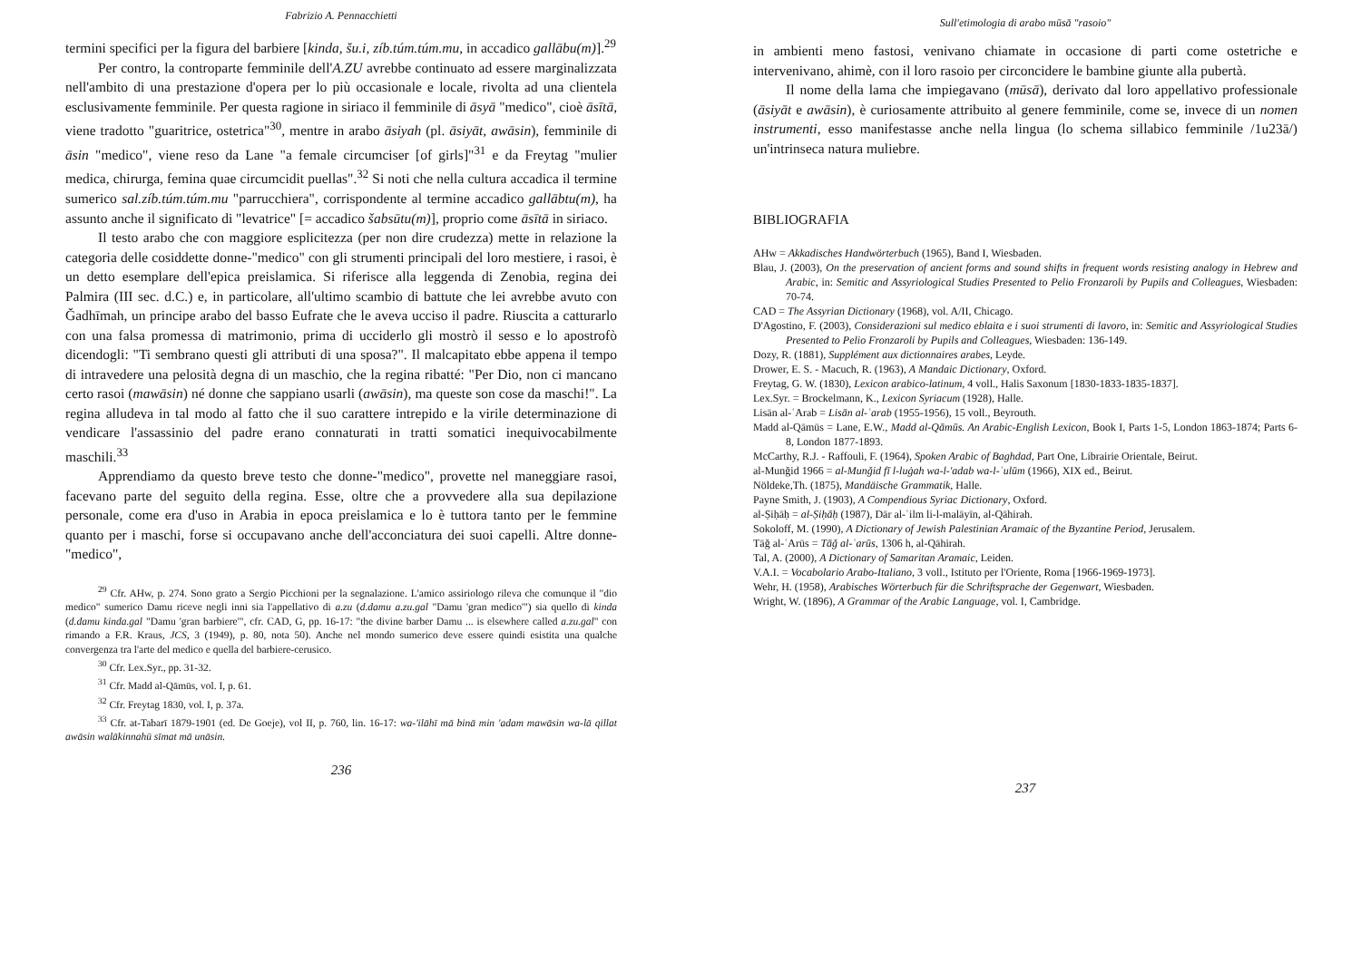Fabrizio A. Pennacchietti
termini specifici per la figura del barbiere [kinda, šu.i, zíb.túm.túm.mu, in accadico gallābu(m)].<sup>29</sup>
Per contro, la controparte femminile dell'A.ZU avrebbe continuato ad essere marginalizzata nell'ambito di una prestazione d'opera per lo più occasionale e locale, rivolta ad una clientela esclusivamente femminile. Per questa ragione in siriaco il femminile di āsyā "medico", cioè āsītā, viene tradotto "guaritrice, ostetrica"<sup>30</sup>, mentre in arabo āsiyah (pl. āsiyāt, awāsin), femminile di āsin "medico", viene reso da Lane "a female circumciser [of girls]"<sup>31</sup> e da Freytag "mulier medica, chirurga, femina quae circumcidit puellas".<sup>32</sup> Si noti che nella cultura accadica il termine sumerico sal.zíb.túm.túm.mu "parrucchiera", corrispondente al termine accadico gallābtu(m), ha assunto anche il significato di "levatrice" [= accadico šabsūtu(m)], proprio come āsītā in siriaco.
Il testo arabo che con maggiore esplicitezza (per non dire crudezza) mette in relazione la categoria delle cosiddette donne-"medico" con gli strumenti principali del loro mestiere, i rasoi, è un detto esemplare dell'epica preislamica. Si riferisce alla leggenda di Zenobia, regina dei Palmira (III sec. d.C.) e, in particolare, all'ultimo scambio di battute che lei avrebbe avuto con Ǧadhīmah, un principe arabo del basso Eufrate che le aveva ucciso il padre. Riuscita a catturarlo con una falsa promessa di matrimonio, prima di ucciderlo gli mostrò il sesso e lo apostrofò dicendogli: "Ti sembrano questi gli attributi di una sposa?". Il malcapitato ebbe appena il tempo di intravedere una pelosità degna di un maschio, che la regina ribatté: "Per Dio, non ci mancano certo rasoi (mawāsin) né donne che sappiano usarli (awāsin), ma queste son cose da maschi!". La regina alludeva in tal modo al fatto che il suo carattere intrepido e la virile determinazione di vendicare l'assassinio del padre erano connaturati in tratti somatici inequivocabilmente maschili.<sup>33</sup>
Apprendiamo da questo breve testo che donne-"medico", provette nel maneggiare rasoi, facevano parte del seguito della regina. Esse, oltre che a provvedere alla sua depilazione personale, come era d'uso in Arabia in epoca preislamica e lo è tuttora tanto per le femmine quanto per i maschi, forse si occupavano anche dell'acconciatura dei suoi capelli. Altre donne-"medico",
<sup>29</sup> Cfr. AHw, p. 274. Sono grato a Sergio Picchioni per la segnalazione. L'amico assiriologo rileva che comunque il "dio medico" sumerico Damu riceve negli inni sia l'appellativo di a.zu (d.damu a.zu.gal "Damu 'gran medico'") sia quello di kinda (d.damu kinda.gal "Damu 'gran barbiere'", cfr. CAD, G, pp. 16-17: "the divine barber Damu ... is elsewhere called a.zu.gal" con rimando a F.R. Kraus, JCS, 3 (1949), p. 80, nota 50). Anche nel mondo sumerico deve essere quindi esistita una qualche convergenza tra l'arte del medico e quella del barbiere-cerusico.
<sup>30</sup> Cfr. Lex.Syr., pp. 31-32.
<sup>31</sup> Cfr. Madd al-Qāmūs, vol. I, p. 61.
<sup>32</sup> Cfr. Freytag 1830, vol. I, p. 37a.
<sup>33</sup> Cfr. at-Tabarī 1879-1901 (ed. De Goeje), vol II, p. 760, lin. 16-17: wa-'ilāhī mā binā min 'adam mawāsin wa-lā qillat awāsin walākinnahū sīmat mā unāsin.
236
Sull'etimologia di arabo mūsā "rasoio"
in ambienti meno fastosi, venivano chiamate in occasione di parti come ostetriche e intervenivano, ahimè, con il loro rasoio per circoncidere le bambine giunte alla pubertà.
Il nome della lama che impiegavano (mūsā), derivato dal loro appellativo professionale (āsiyāt e awāsin), è curiosamente attribuito al genere femminile, come se, invece di un nomen instrumenti, esso manifestasse anche nella lingua (lo schema sillabico femminile /1u23ā/) un'intrinseca natura muliebre.
BIBLIOGRAFIA
AHw = Akkadisches Handwörterbuch (1965), Band I, Wiesbaden.
Blau, J. (2003), On the preservation of ancient forms and sound shifts in frequent words resisting analogy in Hebrew and Arabic, in: Semitic and Assyriological Studies Presented to Pelio Fronzaroli by Pupils and Colleagues, Wiesbaden: 70-74.
CAD = The Assyrian Dictionary (1968), vol. A/II, Chicago.
D'Agostino, F. (2003), Considerazioni sul medico eblaita e i suoi strumenti di lavoro, in: Semitic and Assyriological Studies Presented to Pelio Fronzaroli by Pupils and Colleagues, Wiesbaden: 136-149.
Dozy, R. (1881), Supplément aux dictionnaires arabes, Leyde.
Drower, E. S. - Macuch, R. (1963), A Mandaic Dictionary, Oxford.
Freytag, G. W. (1830), Lexicon arabico-latinum, 4 voll., Halis Saxonum [1830-1833-1835-1837].
Lex.Syr. = Brockelmann, K., Lexicon Syriacum (1928), Halle.
Lisān al-ʿArab = Lisān al-ʿarab (1955-1956), 15 voll., Beyrouth.
Madd al-Qāmūs = Lane, E.W., Madd al-Qāmūs. An Arabic-English Lexicon, Book I, Parts 1-5, London 1863-1874; Parts 6-8, London 1877-1893.
McCarthy, R.J. - Raffouli, F. (1964), Spoken Arabic of Baghdad, Part One, Librairie Orientale, Beirut.
al-Munǧid 1966 = al-Munǧid fī l-luġah wa-l-'adab wa-l-ʿulūm (1966), XIX ed., Beirut.
Nöldeke,Th. (1875), Mandäische Grammatik, Halle.
Payne Smith, J. (1903), A Compendious Syriac Dictionary, Oxford.
al-Ṣiḥāḥ = al-Ṣiḥāḥ (1987), Dār al-ʿilm li-l-malāyīn, al-Qāhirah.
Sokoloff, M. (1990), A Dictionary of Jewish Palestinian Aramaic of the Byzantine Period, Jerusalem.
Tāǧ al-ʿArūs = Tāǧ al-ʿarūs, 1306 h, al-Qāhirah.
Tal, A. (2000), A Dictionary of Samaritan Aramaic, Leiden.
V.A.I. = Vocabolario Arabo-Italiano, 3 voll., Istituto per l'Oriente, Roma [1966-1969-1973].
Wehr, H. (1958), Arabisches Wörterbuch für die Schriftsprache der Gegenwart, Wiesbaden.
Wright, W. (1896), A Grammar of the Arabic Language, vol. I, Cambridge.
237